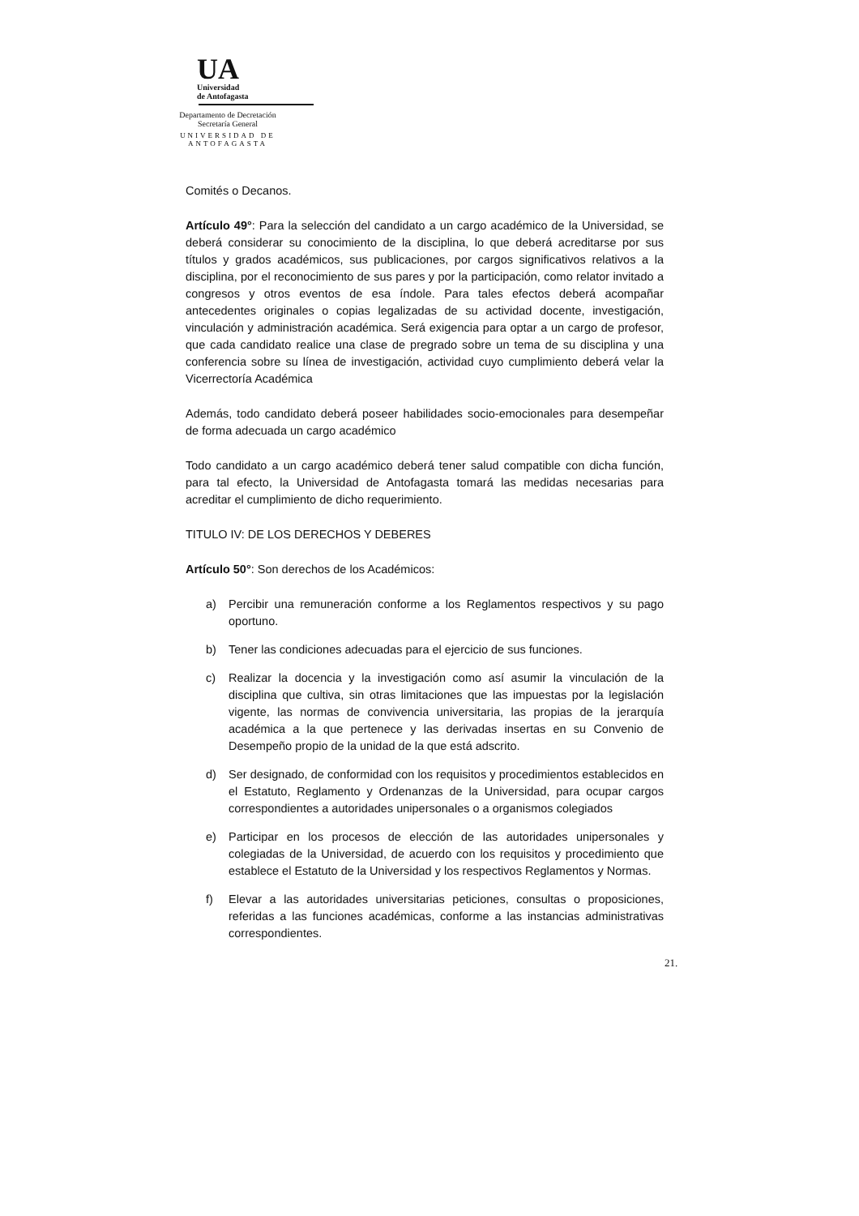UA
Universidad
de Antofagasta
Departamento de Decretación
Secretaría General
UNIVERSIDAD DE ANTOFAGASTA
Comités o Decanos.
Artículo 49°: Para la selección del candidato a un cargo académico de la Universidad, se deberá considerar su conocimiento de la disciplina, lo que deberá acreditarse por sus títulos y grados académicos, sus publicaciones, por cargos significativos relativos a la disciplina, por el reconocimiento de sus pares y por la participación, como relator invitado a congresos y otros eventos de esa índole. Para tales efectos deberá acompañar antecedentes originales o copias legalizadas de su actividad docente, investigación, vinculación y administración académica. Será exigencia para optar a un cargo de profesor, que cada candidato realice una clase de pregrado sobre un tema de su disciplina y una conferencia sobre su línea de investigación, actividad cuyo cumplimiento deberá velar la Vicerrectoría Académica
Además, todo candidato deberá poseer habilidades socio-emocionales para desempeñar de forma adecuada un cargo académico
Todo candidato a un cargo académico deberá tener salud compatible con dicha función, para tal efecto, la Universidad de Antofagasta tomará las medidas necesarias para acreditar el cumplimiento de dicho requerimiento.
TITULO IV: DE LOS DERECHOS Y DEBERES
Artículo 50°: Son derechos de los Académicos:
a) Percibir una remuneración conforme a los Reglamentos respectivos y su pago oportuno.
b) Tener las condiciones adecuadas para el ejercicio de sus funciones.
c) Realizar la docencia y la investigación como así asumir la vinculación de la disciplina que cultiva, sin otras limitaciones que las impuestas por la legislación vigente, las normas de convivencia universitaria, las propias de la jerarquía académica a la que pertenece y las derivadas insertas en su Convenio de Desempeño propio de la unidad de la que está adscrito.
d) Ser designado, de conformidad con los requisitos y procedimientos establecidos en el Estatuto, Reglamento y Ordenanzas de la Universidad, para ocupar cargos correspondientes a autoridades unipersonales o a organismos colegiados
e) Participar en los procesos de elección de las autoridades unipersonales y colegiadas de la Universidad, de acuerdo con los requisitos y procedimiento que establece el Estatuto de la Universidad y los respectivos Reglamentos y Normas.
f) Elevar a las autoridades universitarias peticiones, consultas o proposiciones, referidas a las funciones académicas, conforme a las instancias administrativas correspondientes.
21.